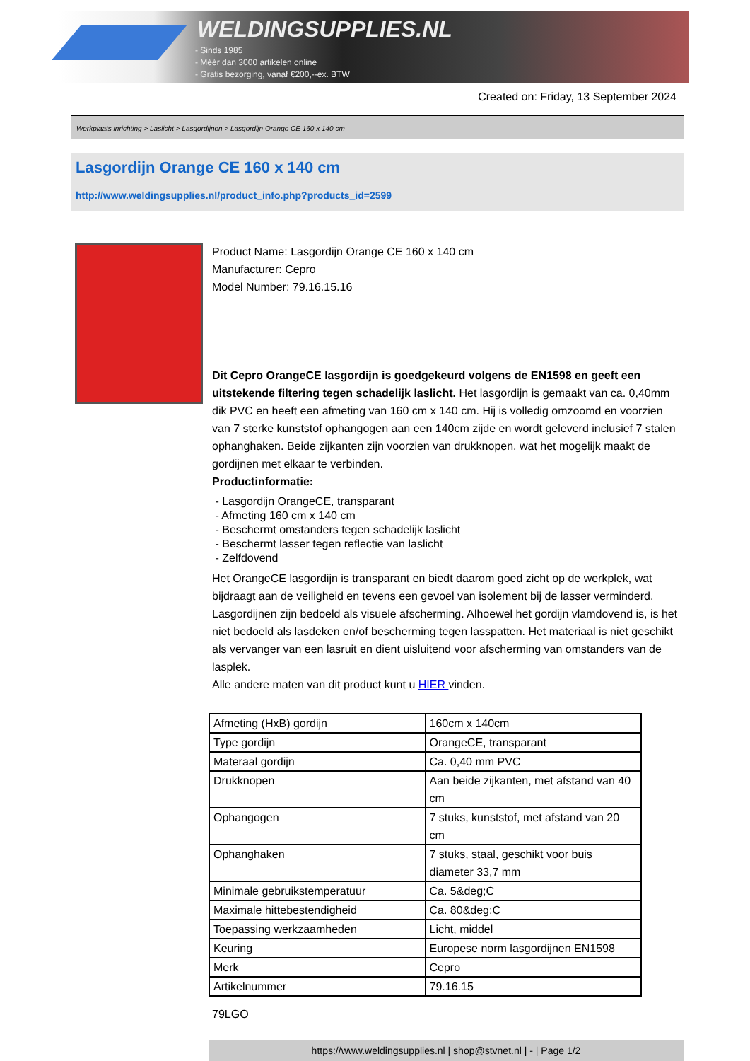WELDINGSUPPLIES.NL
- Sinds 1985
- Méér dan 3000 artikelen online
- Gratis bezorging, vanaf €200,--ex. BTW
Created on: Friday, 13 September 2024
Werkplaats inrichting > Laslicht > Lasgordijnen > Lasgordijn Orange CE 160 x 140 cm
Lasgordijn Orange CE 160 x 140 cm
http://www.weldingsupplies.nl/product_info.php?products_id=2599
Product Name: Lasgordijn Orange CE 160 x 140 cm
Manufacturer: Cepro
Model Number: 79.16.15.16
Dit Cepro OrangeCE lasgordijn is goedgekeurd volgens de EN1598 en geeft een uitstekende filtering tegen schadelijk laslicht. Het lasgordijn is gemaakt van ca. 0,40mm dik PVC en heeft een afmeting van 160 cm x 140 cm. Hij is volledig omzoomd en voorzien van 7 sterke kunststof ophangogen aan een 140cm zijde en wordt geleverd inclusief 7 stalen ophanghaken. Beide zijkanten zijn voorzien van drukknopen, wat het mogelijk maakt de gordijnen met elkaar te verbinden.
Productinformatie:
- Lasgordijn OrangeCE, transparant
- Afmeting 160 cm x 140 cm
- Beschermt omstanders tegen schadelijk laslicht
- Beschermt lasser tegen reflectie van laslicht
- Zelfdovend
Het OrangeCE lasgordijn is transparant en biedt daarom goed zicht op de werkplek, wat bijdraagt aan de veiligheid en tevens een gevoel van isolement bij de lasser verminderd. Lasgordijnen zijn bedoeld als visuele afscherming. Alhoewel het gordijn vlamdovend is, is het niet bedoeld als lasdeken en/of bescherming tegen lasspatten. Het materiaal is niet geschikt als vervanger van een lasruit en dient uisluitend voor afscherming van omstanders van de lasplek.
Alle andere maten van dit product kunt u HIER vinden.
| Afmeting (HxB) gordijn | 160cm x 140cm |
| Type gordijn | OrangeCE, transparant |
| Materaal gordijn | Ca. 0,40 mm PVC |
| Drukknopen | Aan beide zijkanten, met afstand van 40 cm |
| Ophangogen | 7 stuks, kunststof, met afstand van 20 cm |
| Ophanghaken | 7 stuks, staal, geschikt voor buis diameter 33,7 mm |
| Minimale gebruikstemperatuur | Ca. 5&deg;C |
| Maximale hittebestendigheid | Ca. 80&deg;C |
| Toepassing werkzaamheden | Licht, middel |
| Keuring | Europese norm lasgordijnen EN1598 |
| Merk | Cepro |
| Artikelnummer | 79.16.15 |
79LGO
https://www.weldingsupplies.nl | shop@stvnet.nl | - | Page 1/2